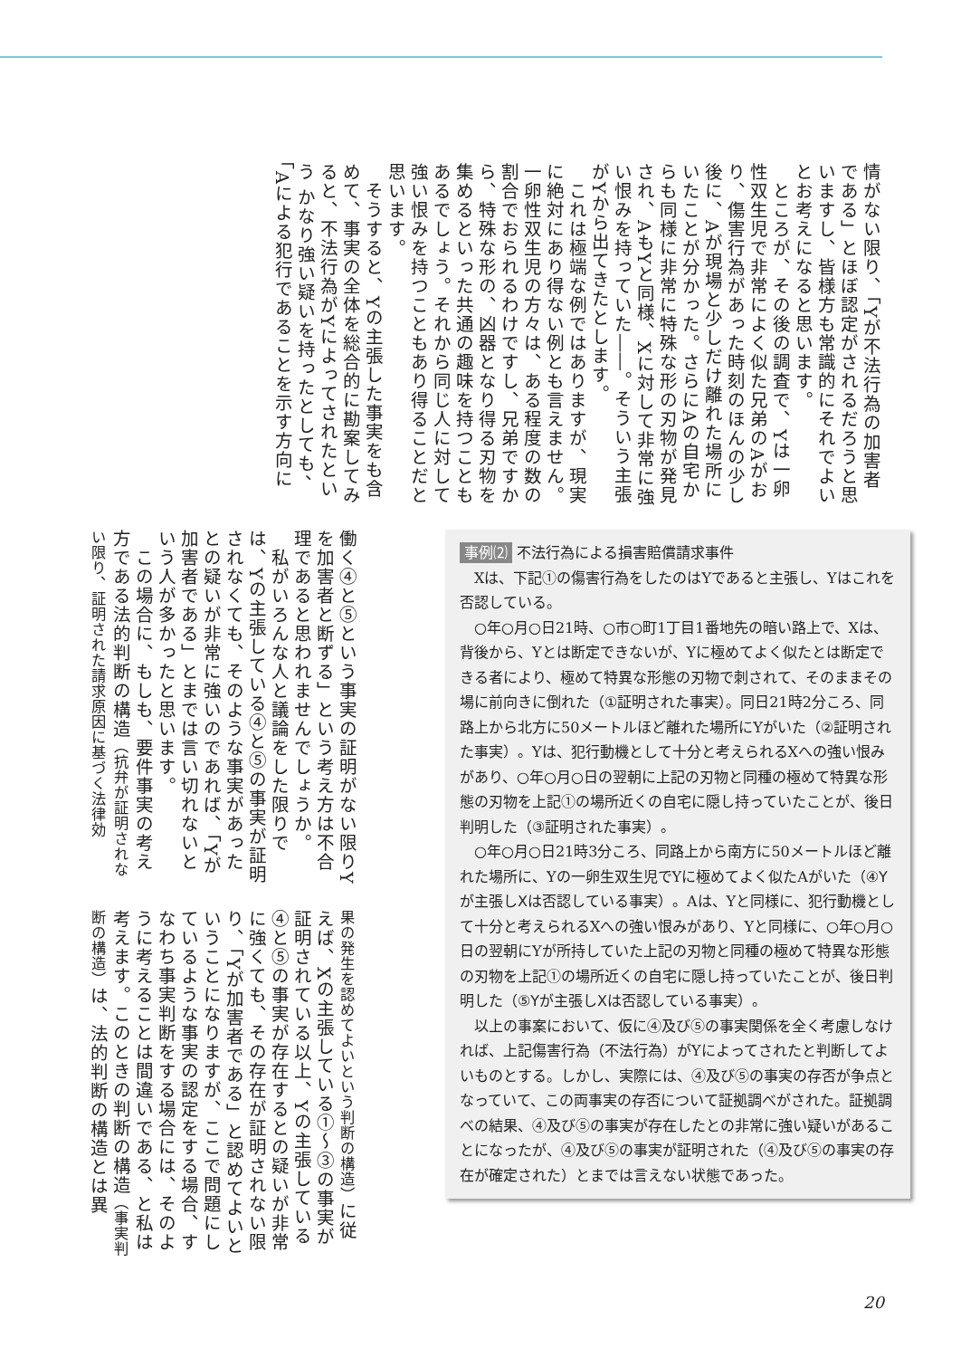情がない限り、「Yが不法行為の加害者である」とほぼ認定がされるだろうと思いますし、皆様方も常識的にそれでよいとお考えになると思います。
　ところが、その後の調査で、Yは一卵性双生児で非常によく似た兄弟のAがおり、傷害行為があった時刻のほんの少し後に、Aが現場と少しだけ離れた場所にいたことが分かった。さらにAの自宅からも同様に非常に特殊な形の刃物が発見され、AもYと同様、Xに対して非常に強い恨みを持っていた――。そういう主張がYから出てきたとします。
　これは極端な例ではありますが、現実に絶対にあり得ない例とも言えません。一卵性双生児の方々は、ある程度の数の割合でおられるわけですし、兄弟ですから、特殊な形の、凶器となり得る刃物を集めるといった共通の趣味を持つこともあるでしょう。それから同じ人に対して強い恨みを持つこともあり得ることだと思います。
　そうすると、Yの主張した事実をも含めて、事実の全体を総合的に勘案してみると、不法行為がYによってされたという かなり強い疑いを持ったとしても、「Aによる犯行であることを示す方向に
働く④と⑤という事実の証明がない限りYを加害者と断ずる」という考え方は不合理であると思われませんでしょうか。
　私がいろんな人と議論をした限りでは、Yの主張している④と⑤の事実が証明されなくても、そのような事実があったとの疑いが非常に強いのであれば、「Yが加害者である」とまでは言い切れないという人が多かったと思います。
　この場合に、もしも、要件事実の考え方である法的判断の構造（抗弁が証明されない限り、証明された請求原因に基づく法律効
果の発生を認めてよいという判断の構造）に従えば、Xの主張している①～③の事実が証明されている以上、Yの主張している④と⑤の事実が存在するとの疑いが非常に強くても、その存在が証明されない限り、「Yが加害者である」と認めてよいということになりますが、ここで問題にしているような事実の認定をする場合、すなわち事実判断をする場合には、そのように考えることは間違いである、と私は考えます。このときの判断の構造（事実判断の構造）は、法的判断の構造とは異
事例⑵ 不法行為による損害賠償請求事件
Xは、下記①の傷害行為をしたのはYであると主張し、Yはこれを否認している。
○年○月○日21時、○市○町1丁目1番地先の暗い路上で、Xは、背後から、Yとは断定できないが、Yに極めてよく似たとは断定できる者により、極めて特異な形態の刃物で刺されて、そのままその場に前向きに倒れた（①証明された事実）。同日21時2分ころ、同路上から北方に50メートルほど離れた場所にYがいた（②証明された事実）。Yは、犯行動機として十分と考えられるXへの強い恨みがあり、○年○月○日の翌朝に上記の刃物と同種の極めて特異な形態の刃物を上記①の場所近くの自宅に隠し持っていたことが、後日判明した（③証明された事実）。
○年○月○日21時3分ころ、同路上から南方に50メートルほど離れた場所に、Yの一卵生双生児でYに極めてよく似たAがいた（④Yが主張しXは否認している事実）。Aは、Yと同様に、犯行動機として十分と考えられるXへの強い恨みがあり、Yと同様に、○年○月○日の翌朝にYが所持していた上記の刃物と同種の極めて特異な形態の刃物を上記①の場所近くの自宅に隠し持っていたことが、後日判明した（⑤Yが主張しXは否認している事実）。
以上の事案において、仮に④及び⑤の事実関係を全く考慮しなければ、上記傷害行為（不法行為）がYによってされたと判断してよいものとする。しかし、実際には、④及び⑤の事実の存否が争点となっていて、この両事実の存否について証拠調べがされた。証拠調べの結果、④及び⑤の事実が存在したとの非常に強い疑いがあることになったが、④及び⑤の事実が証明された（④及び⑤の事実の存在が確定された）とまでは言えない状態であった。
20